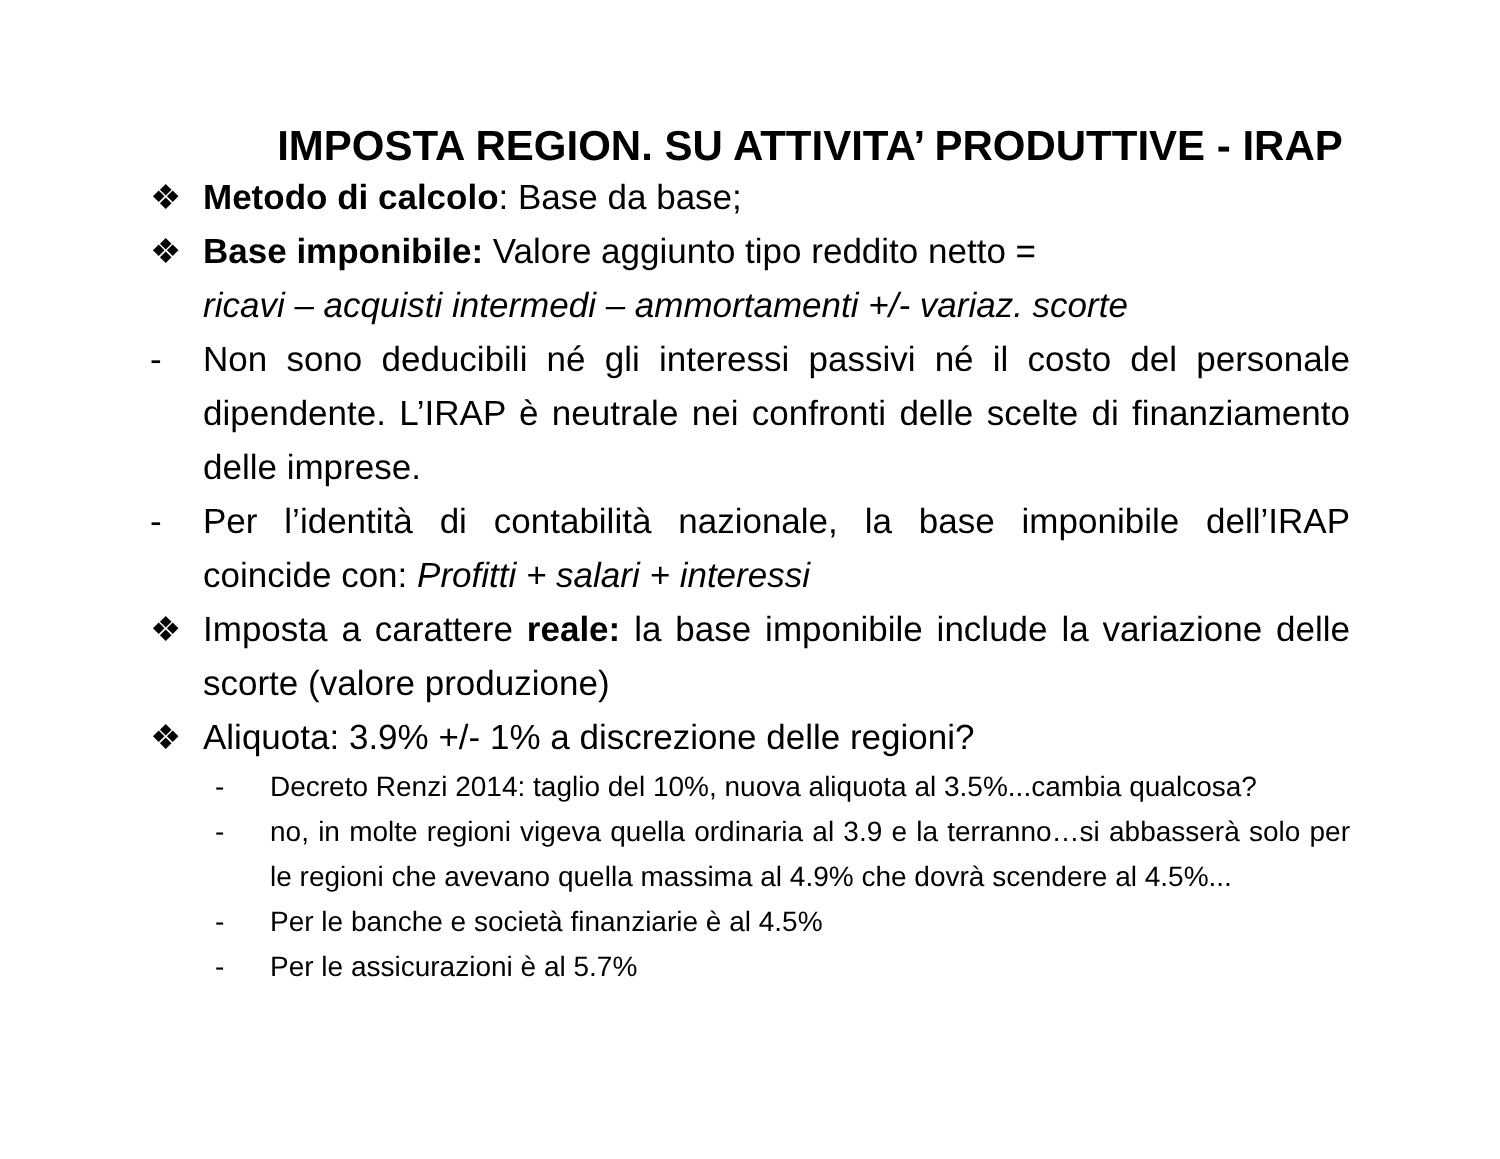IMPOSTA REGION. SU ATTIVITA’ PRODUTTIVE - IRAP
❖ Metodo di calcolo: Base da base;
❖ Base imponibile: Valore aggiunto tipo reddito netto =
ricavi – acquisti intermedi – ammortamenti +/- variaz. scorte
- Non sono deducibili né gli interessi passivi né il costo del personale dipendente. L’IRAP è neutrale nei confronti delle scelte di finanziamento delle imprese.
- Per l’identità di contabilità nazionale, la base imponibile dell’IRAP coincide con: Profitti + salari + interessi
❖ Imposta a carattere reale: la base imponibile include la variazione delle scorte (valore produzione)
❖ Aliquota: 3.9% +/- 1% a discrezione delle regioni?
- Decreto Renzi 2014: taglio del 10%, nuova aliquota al 3.5%...cambia qualcosa?
- no, in molte regioni vigeva quella ordinaria al 3.9 e la terranno…si abbasserà solo per le regioni che avevano quella massima al 4.9% che dovrà scendere al 4.5%...
- Per le banche e società finanziarie è al 4.5%
- Per le assicurazioni è al 5.7%